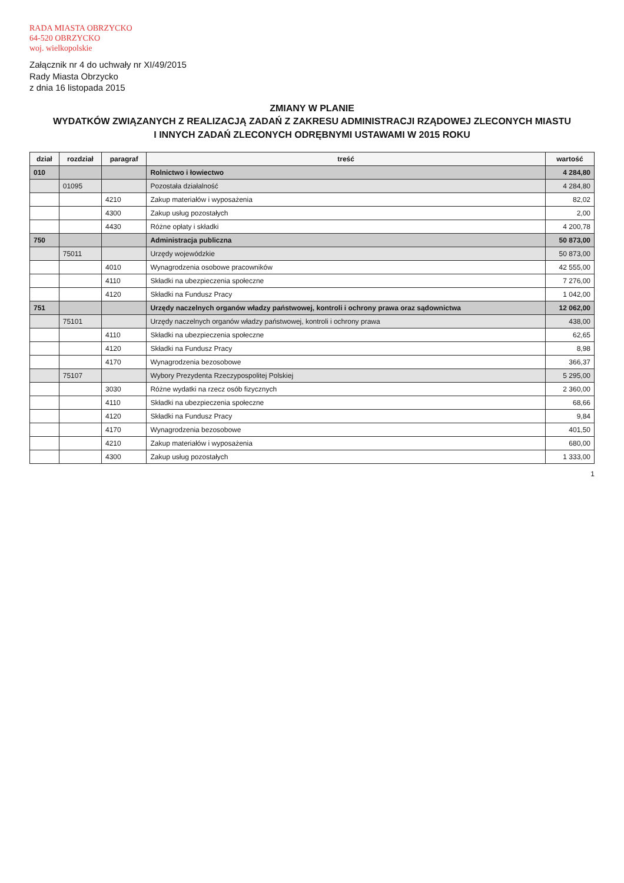RADA MIASTA OBRZYCKO
64-520 OBRZYCKO
woj. wielkopolskie
Załącznik nr 4 do uchwały nr XI/49/2015
Rady Miasta Obrzycko
z dnia 16 listopada 2015
ZMIANY W PLANIE
WYDATKÓW ZWIĄZANYCH Z REALIZACJĄ ZADAŃ Z ZAKRESU ADMINISTRACJI RZĄDOWEJ ZLECONYCH MIASTU
I INNYCH ZADAŃ ZLECONYCH ODRĘBNYMI USTAWAMI W 2015 ROKU
| dział | rozdział | paragraf | treść | wartość |
| --- | --- | --- | --- | --- |
| 010 | | | Rolnictwo i łowiectwo | 4 284,80 |
| | 01095 | | Pozostała działalność | 4 284,80 |
| | | 4210 | Zakup materiałów i wyposażenia | 82,02 |
| | | 4300 | Zakup usług pozostałych | 2,00 |
| | | 4430 | Różne opłaty i składki | 4 200,78 |
| 750 | | | Administracja publiczna | 50 873,00 |
| | 75011 | | Urzędy wojewódzkie | 50 873,00 |
| | | 4010 | Wynagrodzenia osobowe pracowników | 42 555,00 |
| | | 4110 | Składki na ubezpieczenia społeczne | 7 276,00 |
| | | 4120 | Składki na Fundusz Pracy | 1 042,00 |
| 751 | | | Urzędy naczelnych organów władzy państwowej, kontroli i ochrony prawa oraz sądownictwa | 12 062,00 |
| | 75101 | | Urzędy naczelnych organów władzy państwowej, kontroli i ochrony prawa | 438,00 |
| | | 4110 | Składki na ubezpieczenia społeczne | 62,65 |
| | | 4120 | Składki na Fundusz Pracy | 8,98 |
| | | 4170 | Wynagrodzenia bezosobowe | 366,37 |
| | 75107 | | Wybory Prezydenta Rzeczypospolitej Polskiej | 5 295,00 |
| | | 3030 | Różne wydatki na rzecz osób fizycznych | 2 360,00 |
| | | 4110 | Składki na ubezpieczenia społeczne | 68,66 |
| | | 4120 | Składki na Fundusz Pracy | 9,84 |
| | | 4170 | Wynagrodzenia bezosobowe | 401,50 |
| | | 4210 | Zakup materiałów i wyposażenia | 680,00 |
| | | 4300 | Zakup usług pozostałych | 1 333,00 |
1